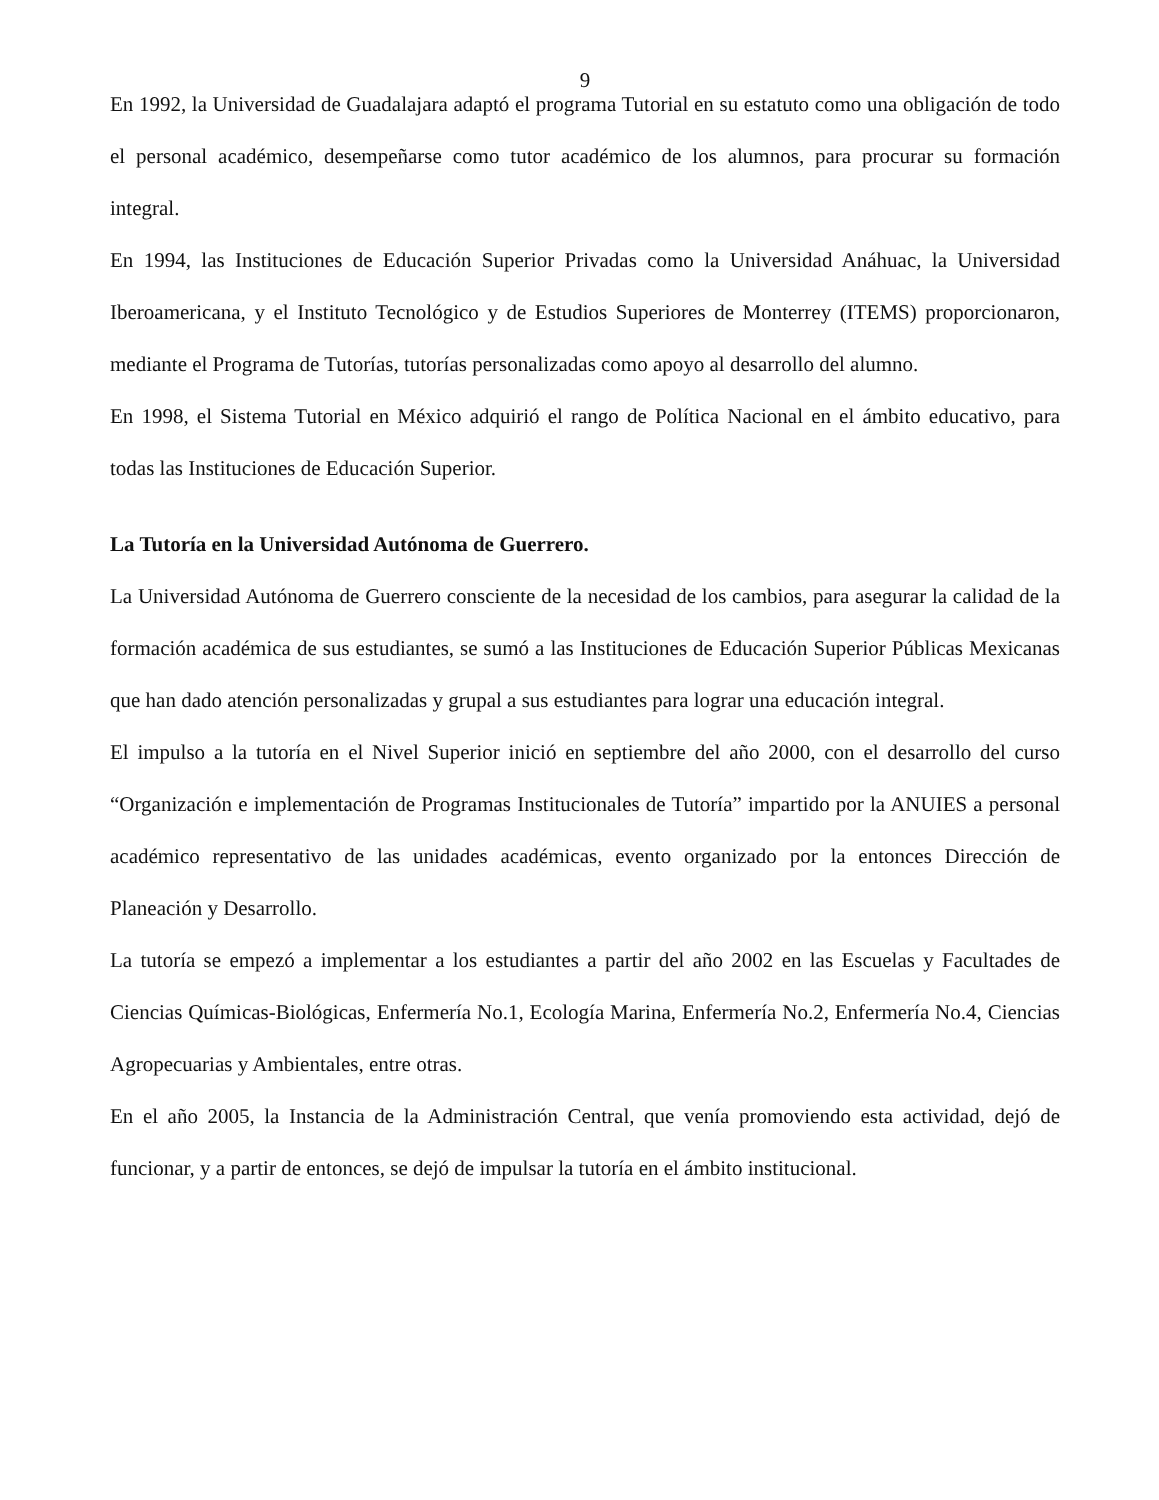9
En 1992, la Universidad de Guadalajara adaptó el programa Tutorial en su estatuto como una obligación de todo el personal académico, desempeñarse como tutor académico de los alumnos, para procurar su formación integral.
En 1994, las Instituciones de Educación Superior Privadas como la Universidad Anáhuac, la Universidad Iberoamericana, y el Instituto Tecnológico y de Estudios Superiores de Monterrey (ITEMS) proporcionaron, mediante el Programa de Tutorías, tutorías personalizadas como apoyo al desarrollo del alumno.
En 1998, el Sistema Tutorial en México adquirió el rango de Política Nacional en el ámbito educativo, para todas las Instituciones de Educación Superior.
La Tutoría en la Universidad Autónoma de Guerrero.
La Universidad Autónoma de Guerrero consciente de la necesidad de los cambios, para asegurar la calidad de la formación académica de sus estudiantes, se sumó a las Instituciones de Educación Superior Públicas Mexicanas que han dado atención personalizadas y grupal a sus estudiantes para lograr una educación integral.
El impulso a la tutoría en el Nivel Superior inició en septiembre del año 2000, con el desarrollo del curso “Organización e implementación de Programas Institucionales de Tutoría” impartido por la ANUIES a personal académico representativo de las unidades académicas, evento organizado por la entonces Dirección de Planeación y Desarrollo.
La tutoría se empezó a implementar a los estudiantes a partir del año 2002 en las Escuelas y Facultades de Ciencias Químicas-Biológicas, Enfermería No.1, Ecología Marina, Enfermería No.2, Enfermería No.4, Ciencias Agropecuarias y Ambientales, entre otras.
En el año 2005, la Instancia de la Administración Central, que venía promoviendo esta actividad, dejó de funcionar, y a partir de entonces, se dejó de impulsar la tutoría en el ámbito institucional.